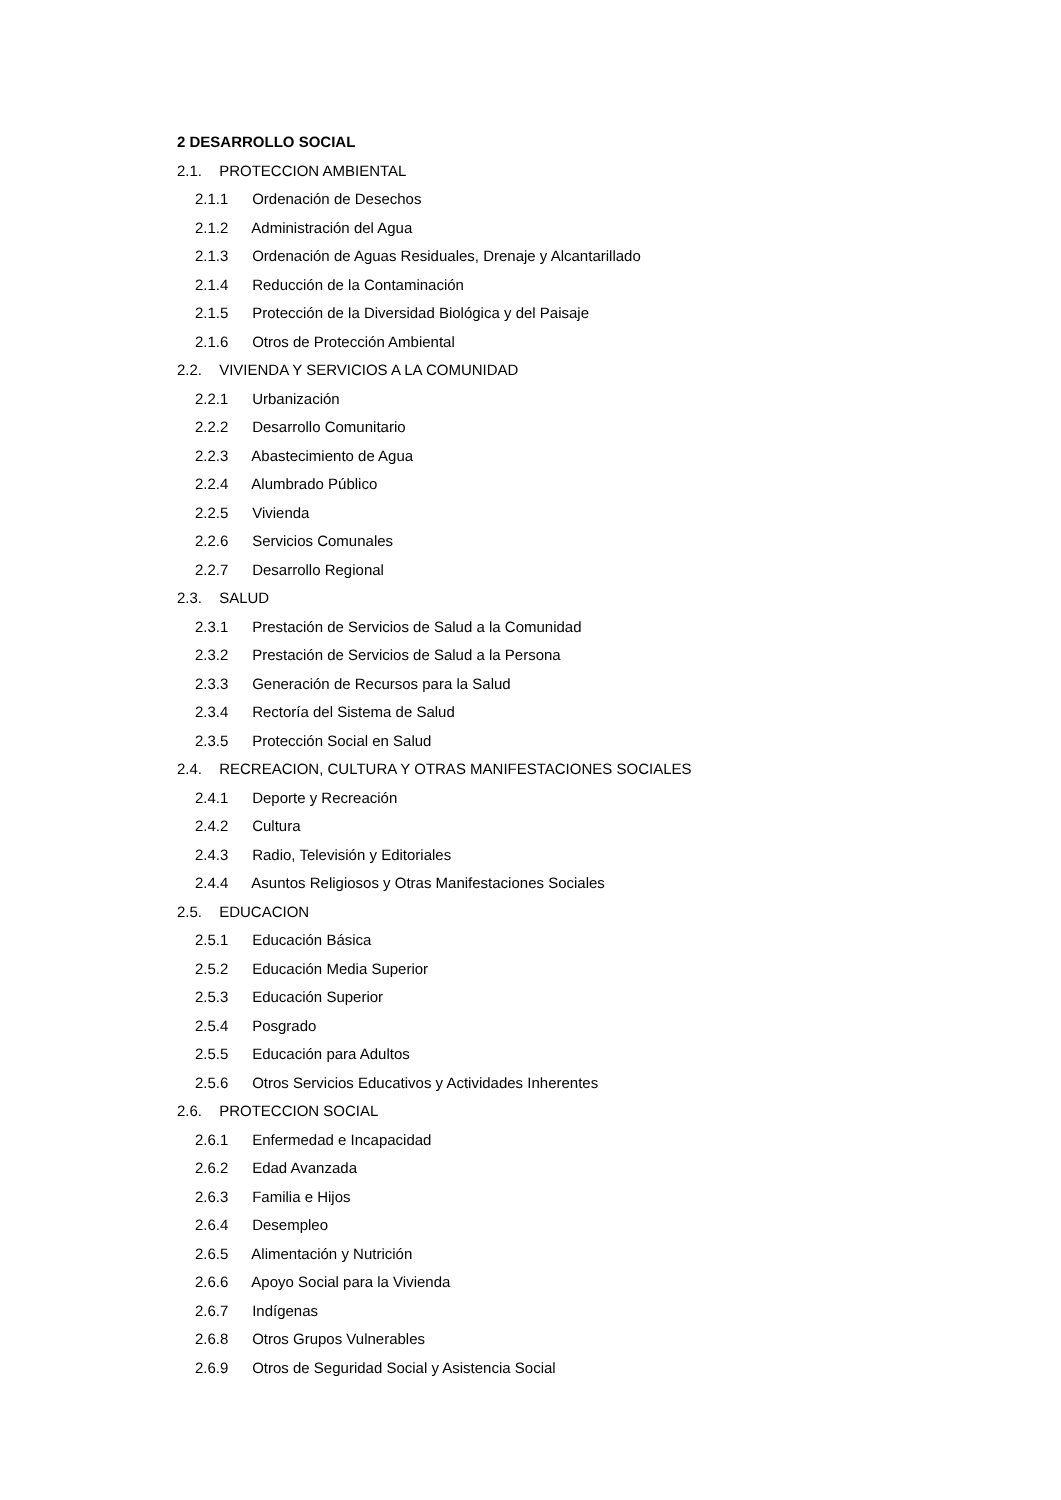2 DESARROLLO SOCIAL
2.1. PROTECCION AMBIENTAL
2.1.1 Ordenación de Desechos
2.1.2 Administración del Agua
2.1.3 Ordenación de Aguas Residuales, Drenaje y Alcantarillado
2.1.4 Reducción de la Contaminación
2.1.5 Protección de la Diversidad Biológica y del Paisaje
2.1.6 Otros de Protección Ambiental
2.2. VIVIENDA Y SERVICIOS A LA COMUNIDAD
2.2.1 Urbanización
2.2.2 Desarrollo Comunitario
2.2.3 Abastecimiento de Agua
2.2.4 Alumbrado Público
2.2.5 Vivienda
2.2.6 Servicios Comunales
2.2.7 Desarrollo Regional
2.3. SALUD
2.3.1 Prestación de Servicios de Salud a la Comunidad
2.3.2 Prestación de Servicios de Salud a la Persona
2.3.3 Generación de Recursos para la Salud
2.3.4 Rectoría del Sistema de Salud
2.3.5 Protección Social en Salud
2.4. RECREACION, CULTURA Y OTRAS MANIFESTACIONES SOCIALES
2.4.1 Deporte y Recreación
2.4.2 Cultura
2.4.3 Radio, Televisión y Editoriales
2.4.4 Asuntos Religiosos y Otras Manifestaciones Sociales
2.5. EDUCACION
2.5.1 Educación Básica
2.5.2 Educación Media Superior
2.5.3 Educación Superior
2.5.4 Posgrado
2.5.5 Educación para Adultos
2.5.6 Otros Servicios Educativos y Actividades Inherentes
2.6. PROTECCION SOCIAL
2.6.1 Enfermedad e Incapacidad
2.6.2 Edad Avanzada
2.6.3 Familia e Hijos
2.6.4 Desempleo
2.6.5 Alimentación y Nutrición
2.6.6 Apoyo Social para la Vivienda
2.6.7 Indígenas
2.6.8 Otros Grupos Vulnerables
2.6.9 Otros de Seguridad Social y Asistencia Social